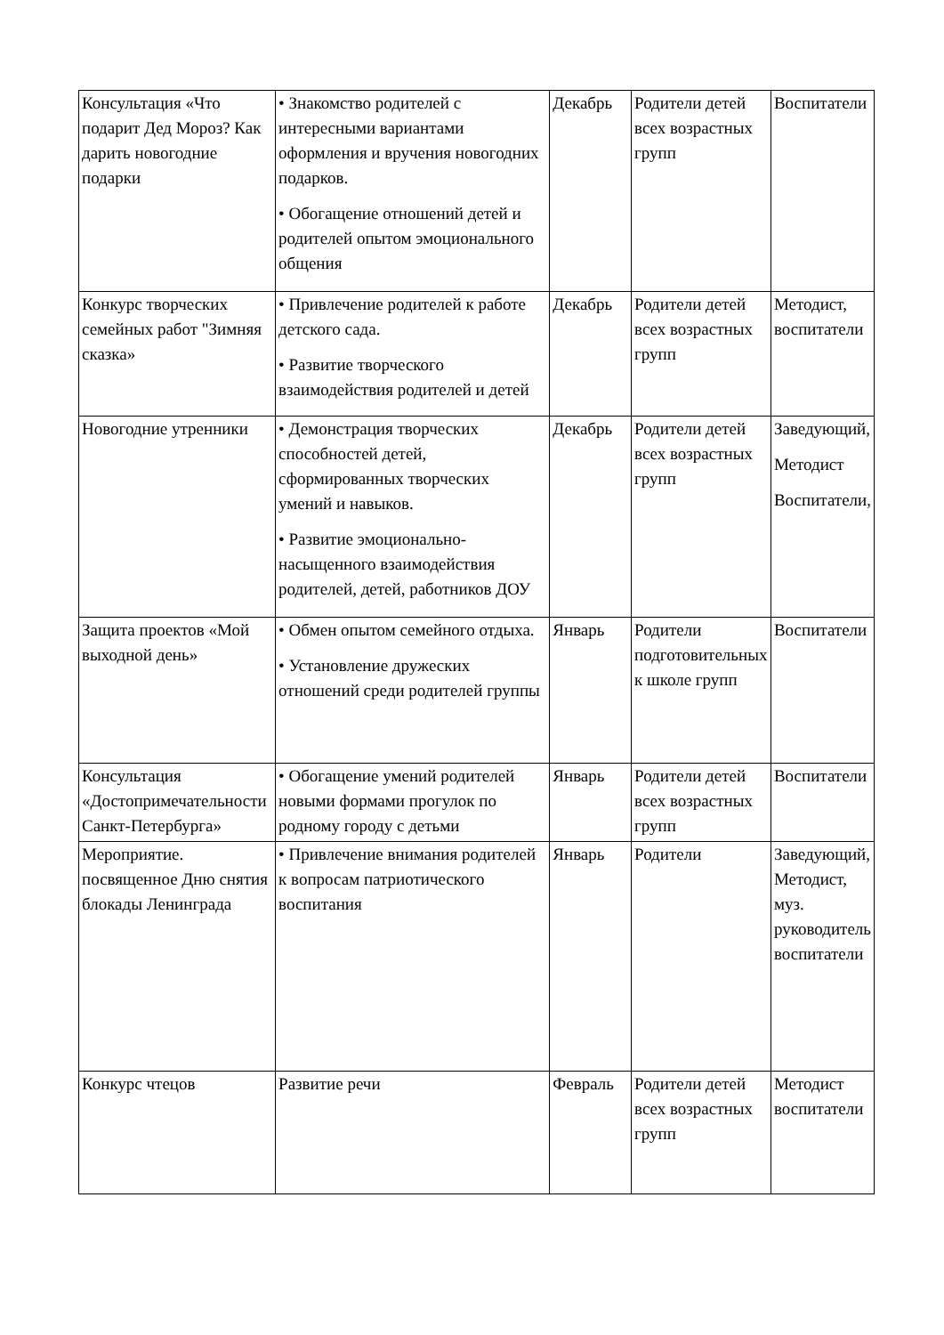| Консультация «Что подарит Дед Мороз? Как дарить новогодние подарки | • Знакомство родителей с интересными вариантами оформления и вручения новогодних подарков. • Обогащение отношений детей и родителей опытом эмоционального общения | Декабрь | Родители детей всех возрастных групп | Воспитатели |
| Конкурс творческих семейных работ "Зимняя сказка» | • Привлечение родителей к работе детского сада. • Развитие творческого взаимодействия родителей и детей | Декабрь | Родители детей всех возрастных групп | Методист, воспитатели |
| Новогодние утренники | • Демонстрация творческих способностей детей, сформированных творческих умений и навыков. • Развитие эмоционально-насыщенного взаимодействия родителей, детей, работников ДОУ | Декабрь | Родители детей всех возрастных групп | Заведующий, Методист Воспитатели, |
| Защита проектов «Мой выходной день» | • Обмен опытом семейного отдыха. • Установление дружеских отношений среди родителей группы | Январь | Родители подготовительных к школе групп | Воспитатели |
| Консультация «Достопримечательности Санкт-Петербурга» | • Обогащение умений родителей новыми формами прогулок по родному городу с детьми | Январь | Родители детей всех возрастных групп | Воспитатели |
| Мероприятие. посвященное Дню снятия блокады Ленинграда | • Привлечение внимания родителей к вопросам патриотического воспитания | Январь | Родители | Заведующий, Методист, муз. руководитель воспитатели |
| Конкурс чтецов | Развитие речи | Февраль | Родители детей всех возрастных групп | Методист воспитатели |